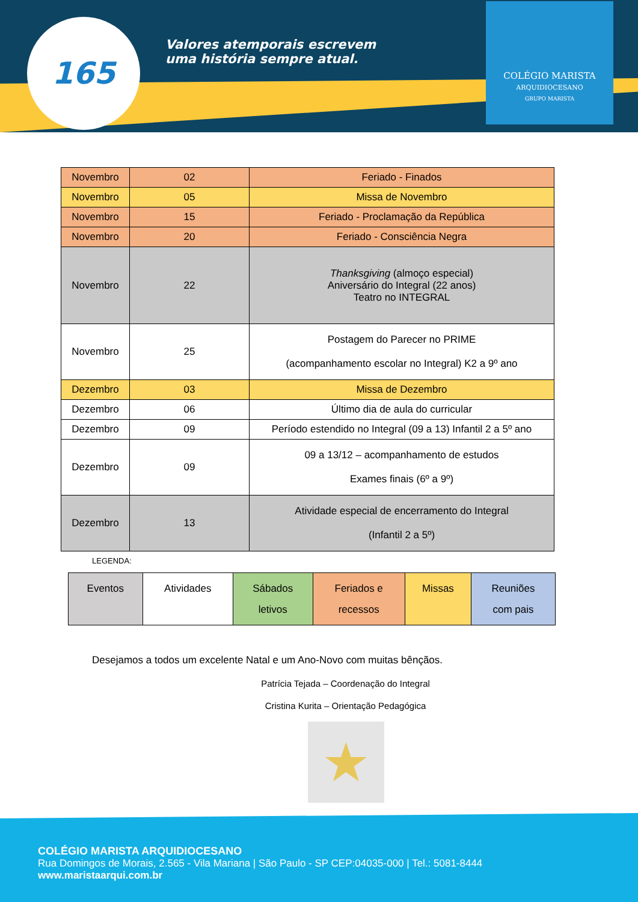165
Valores atemporais escrevem
uma história sempre atual.
COLÉGIO MARISTA
ARQUIDIOCESANO
GRUPO MARISTA
| Novembro | 02 | Feriado - Finados |
| Novembro | 05 | Missa de Novembro |
| Novembro | 15 | Feriado - Proclamação da República |
| Novembro | 20 | Feriado - Consciência Negra |
| Novembro | 22 | Thanksgiving (almoço especial) Aniversário do Integral (22 anos) Teatro no INTEGRAL |
| Novembro | 25 | Postagem do Parecer no PRIME (acompanhamento escolar no Integral) K2 a 9º ano |
| Dezembro | 03 | Missa de Dezembro |
| Dezembro | 06 | Último dia de aula do curricular |
| Dezembro | 09 | Período estendido no Integral (09 a 13) Infantil 2 a 5º ano |
| Dezembro | 09 | 09 a 13/12 – acompanhamento de estudos Exames finais (6º a 9º) |
| Dezembro | 13 | Atividade especial de encerramento do Integral (Infantil 2 a 5º) |
LEGENDA:
| Eventos | Atividades | Sábados letivos | Feriados e recessos | Missas | Reuniões com pais |
Desejamos a todos um excelente Natal e um Ano-Novo com muitas bênçãos.
Patrícia Tejada – Coordenação do Integral
Cristina Kurita – Orientação Pedagógica
★
COLÉGIO MARISTA ARQUIDIOCESANO
Rua Domingos de Morais, 2.565 - Vila Mariana | São Paulo - SP CEP:04035-000 | Tel.: 5081-8444
www.maristaarqui.com.br